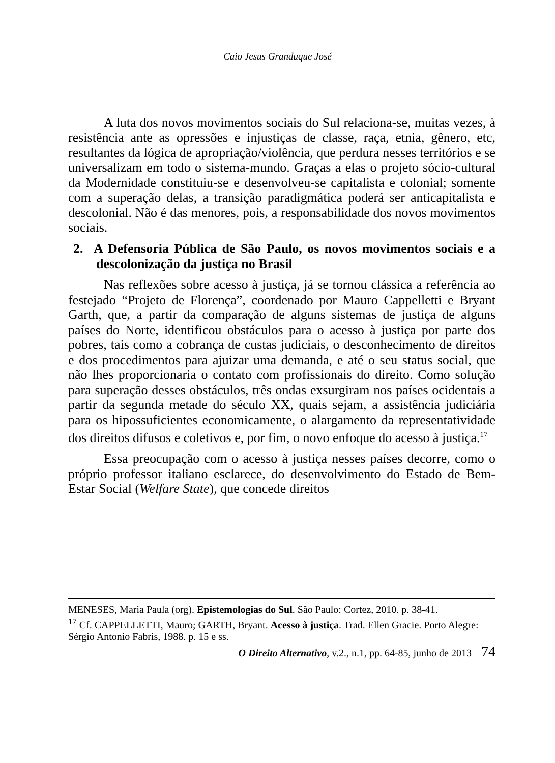Caio Jesus Granduque José
A luta dos novos movimentos sociais do Sul relaciona-se, muitas vezes, à resistência ante as opressões e injustiças de classe, raça, etnia, gênero, etc, resultantes da lógica de apropriação/violência, que perdura nesses territórios e se universalizam em todo o sistema-mundo. Graças a elas o projeto sócio-cultural da Modernidade constituiu-se e desenvolveu-se capitalista e colonial; somente com a superação delas, a transição paradigmática poderá ser anticapitalista e descolonial. Não é das menores, pois, a responsabilidade dos novos movimentos sociais.
2. A Defensoria Pública de São Paulo, os novos movimentos sociais e a descolonização da justiça no Brasil
Nas reflexões sobre acesso à justiça, já se tornou clássica a referência ao festejado “Projeto de Florença”, coordenado por Mauro Cappelletti e Bryant Garth, que, a partir da comparação de alguns sistemas de justiça de alguns países do Norte, identificou obstáculos para o acesso à justiça por parte dos pobres, tais como a cobrança de custas judiciais, o desconhecimento de direitos e dos procedimentos para ajuizar uma demanda, e até o seu status social, que não lhes proporcionaria o contato com profissionais do direito. Como solução para superação desses obstáculos, três ondas exsurgiram nos países ocidentais a partir da segunda metade do século XX, quais sejam, a assistência judiciária para os hipossuficientes economicamente, o alargamento da representatividade dos direitos difusos e coletivos e, por fim, o novo enfoque do acesso à justiça.<sup>17</sup>
Essa preocupação com o acesso à justiça nesses países decorre, como o próprio professor italiano esclarece, do desenvolvimento do Estado de Bem-Estar Social (Welfare State), que concede direitos
MENESES, Maria Paula (org). Epistemologias do Sul. São Paulo: Cortez, 2010. p. 38-41.
<sup>17</sup> Cf. CAPPELLETTI, Mauro; GARTH, Bryant. Acesso à justiça. Trad. Ellen Gracie. Porto Alegre: Sérgio Antonio Fabris, 1988. p. 15 e ss.
O Direito Alternativo, v.2., n.1, pp. 64-85, junho de 2013 74